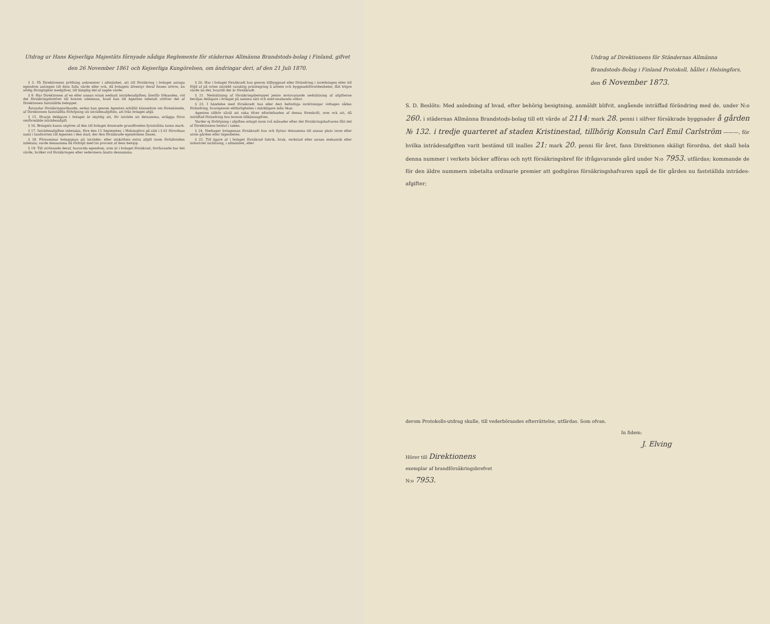Utdrag ur Hans Kejserliga Majestäts förnyade nådiga Reglemente för städernas Allmänna Brandstods-bolag i Finland, gifvet den 26 November 1861 och Kejserliga Kungörelsen, om ändringar deri, af den 21 Juli 1870.
§ 3. På Direktionens pröfning ankommer i allmänhet, att till försäkring i bolaget antaga egendom antingen till dess fulla värde eller ock, då bolagets äfventyr deraf finnes större, än nödig försigtighet medgifver, till lämplig del af sagde värde.
§ 9. Har Direktionen af en eller annan orsak nedsatt inträdesafgiften; återfår Sökanden, vid det försäkringsbrefvet till honom utlemnas, hvad han till Agenten inbetalt utöfver det af Direktionen fastställda beloppet.
Åstundar försäkringssökande, sedan han genom Agenten erhållit kännedom om förenämnde, af Direktionen fastställda förhöjning uti inträdesafgiften, att från bolaget afgå.
§ 15. Hvarje delägare i bolaget är skyldig att, för inträde uti detsamma, erlägga förut omförmälde inträdesafgift.
§ 16. Bolagets kassa utgöres af den till bolaget donerade grundfonden fyratioåtta tusen mark.
§ 17. Inträdesafgiften inbetalas, före den 15 September, i Helsingfors på sätt i § 61 förordnas samt i landsorten till Agenten i den stad, der den försäkrade egendomen finnes.
§ 18. Försummar bolagsman att inträdes- eller utskrifven extra afgift inom förfallotiden inbetala; varde densamma då förhöjd med tio procent af dess belopp.
§ 19. Till utrönande deraf, huruvida egendom, som är i bolaget försäkrad, fortfarande har det värde, hvilket vid försäkringen eller sedermera åsatts densamma.
§ 20. Har i bolaget försäkradt hus genom tillbyggnad eller förändring i inredningen eller till följd af på orten inträdd varaktig prisstegring å arbete och byggnadsförnödenheter, fått högre värde än det, hvartill det är försäkradt.
§ 21. Nedsättning af försäkringsbeloppet jemte motsvarande nedsättning af afgifterne beviljas delägare i bolaget på samma sätt och med enahanda vilkor.
§ 23. I händelse med försäkradt hus eller deri befintliga inrättningar vidtages sådan förändring, hvarigenom eldfarligheten i märkligare mån ökas.
Agenten tillhör såväl att vaka öfver efterlefnaden af denna föreskrift, som ock att, då inträffad förändring hos honom tillkännagifves.
Varder ej förhöjning i afgiften erlagd inom två månader efter det försäkringshafvaren fått del af Direktionens beslut i saken.
§ 24. Nedtager bolagsman försäkradt hus och flyttar detsamma till annan plats inom eller utom gården eller lägenheten.
§ 25. Till ägare af i bolaget försäkrad fabrik, bruk, verkstad eller annan mekanisk eller industriel inrättning, i allmänhet, eller
Utdrag af Direktionens för Ständernas Allmänna Brandstods-Bolag i Finland Protokoll, hållet i Helsingfors, den 6 November 1873.
S. D. Beslöts: Med anledning af hvad, efter behörig besigtning, anmäldt blifvit, angående inträffad förändring med de, under N:o 260. i städernas Allmänna Brandstods-bolag till ett värde af 2114: mark 28. penni i silfver försäkrade byggnader å gården № 132. i tredje quarteret af staden Kristinestad, tillhörig Konsuln Carl Emil Carlström ———, för hvilka inträdesafgiften varit bestämd till inalles 21: mark 20. penni för året, fann Direktionen skäligt förordna, det skall hela denna nummer i verkets böcker afföras och nytt försäkringsbref för ifrågavarande gård under N:o 7953. utfärdas; kommande de för den äldre nummern inbetalta ordinarie premier att godtgöras försäkringshafvaren uppå de för gården nu fastställda inträdes-afgifter;
derom Protokolls-utdrag skulle, till vederbörandes efterrättelse, utfärdas. Som ofvan.
In fidem:
J. Elving
Hörer till Direktionens
exemplar af brandförsäkringsbrefvet
N:o 7953.